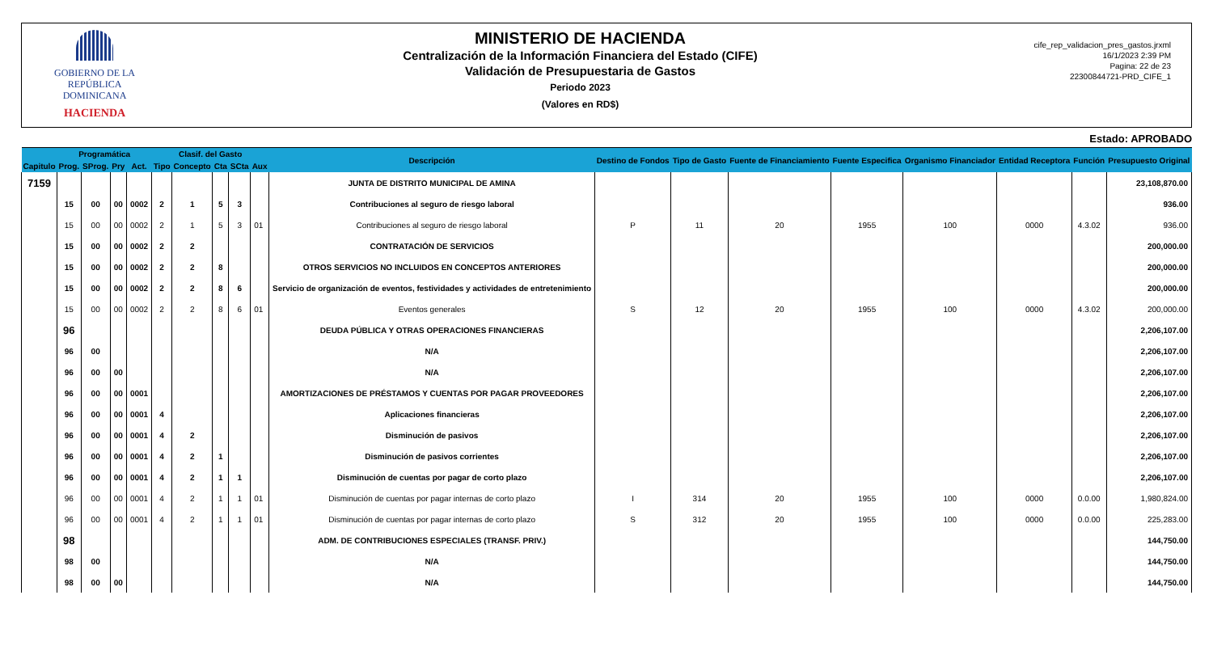GOBIERNO DE LA
REPÚBLICA
DOMINICANA
HACIENDA
MINISTERIO DE HACIENDA
Centralización de la Información Financiera del Estado (CIFE)
Validación de Presupuestaria de Gastos
Periodo 2023
(Valores en RD$)
cife_rep_validacion_pres_gastos.jrxml
16/1/2023 2:39 PM
Pagina: 22 de 23
22300844721-PRD_CIFE_1
Estado: APROBADO
| | Programática | | | | Clasif. del Gasto | | | | | Descripción | Destino de Fondos | Tipo de Gasto | Fuente de Financiamiento | Fuente Especifica | Organismo Financiador | Entidad Receptora | Función | Presupuesto Original |
| --- | --- | --- | --- | --- | --- | --- | --- | --- | --- | --- | --- | --- | --- | --- | --- | --- | --- | --- |
| Capitulo | Prog. | SProg. | Pry | Act. | Tipo | Concepto | Cta | SCta | Aux | | | | | | | | | |
| 7159 | | | | | | | | | | JUNTA DE DISTRITO MUNICIPAL DE AMINA | | | | | | | | 23,108,870.00 |
| | 15 | 00 | 00 | 0002 | 2 | 1 | 5 | 3 | | Contribuciones al seguro de riesgo laboral | | | | | | | | 936.00 |
| | 15 | 00 | 00 | 0002 | 2 | 1 | 5 | 3 | 01 | Contribuciones al seguro de riesgo laboral | P | 11 | 20 | 1955 | 100 | 0000 | 4.3.02 | 936.00 |
| | 15 | 00 | 00 | 0002 | 2 | 2 | | | | CONTRATACIÓN DE SERVICIOS | | | | | | | | 200,000.00 |
| | 15 | 00 | 00 | 0002 | 2 | 2 | 8 | | | OTROS SERVICIOS NO INCLUIDOS EN CONCEPTOS ANTERIORES | | | | | | | | 200,000.00 |
| | 15 | 00 | 00 | 0002 | 2 | 2 | 8 | 6 | | Servicio de organización de eventos, festividades y actividades de entretenimiento | | | | | | | | 200,000.00 |
| | 15 | 00 | 00 | 0002 | 2 | 2 | 8 | 6 | 01 | Eventos generales | S | 12 | 20 | 1955 | 100 | 0000 | 4.3.02 | 200,000.00 |
| | 96 | | | | | | | | | DEUDA PÚBLICA Y OTRAS OPERACIONES FINANCIERAS | | | | | | | | 2,206,107.00 |
| | 96 | 00 | | | | | | | | N/A | | | | | | | | 2,206,107.00 |
| | 96 | 00 | 00 | | | | | | | N/A | | | | | | | | 2,206,107.00 |
| | 96 | 00 | 00 | 0001 | | | | | | AMORTIZACIONES DE PRÉSTAMOS Y CUENTAS POR PAGAR PROVEEDORES | | | | | | | | 2,206,107.00 |
| | 96 | 00 | 00 | 0001 | 4 | | | | | Aplicaciones financieras | | | | | | | | 2,206,107.00 |
| | 96 | 00 | 00 | 0001 | 4 | 2 | | | | Disminución de pasivos | | | | | | | | 2,206,107.00 |
| | 96 | 00 | 00 | 0001 | 4 | 2 | 1 | | | Disminución de pasivos corrientes | | | | | | | | 2,206,107.00 |
| | 96 | 00 | 00 | 0001 | 4 | 2 | 1 | 1 | | Disminución de cuentas por pagar de corto plazo | | | | | | | | 2,206,107.00 |
| | 96 | 00 | 00 | 0001 | 4 | 2 | 1 | 1 | 01 | Disminución de cuentas por pagar internas de corto plazo | I | 314 | 20 | 1955 | 100 | 0000 | 0.0.00 | 1,980,824.00 |
| | 96 | 00 | 00 | 0001 | 4 | 2 | 1 | 1 | 01 | Disminución de cuentas por pagar internas de corto plazo | S | 312 | 20 | 1955 | 100 | 0000 | 0.0.00 | 225,283.00 |
| | 98 | | | | | | | | | ADM. DE CONTRIBUCIONES ESPECIALES (TRANSF. PRIV.) | | | | | | | | 144,750.00 |
| | 98 | 00 | | | | | | | | N/A | | | | | | | | 144,750.00 |
| | 98 | 00 | 00 | | | | | | | N/A | | | | | | | | 144,750.00 |